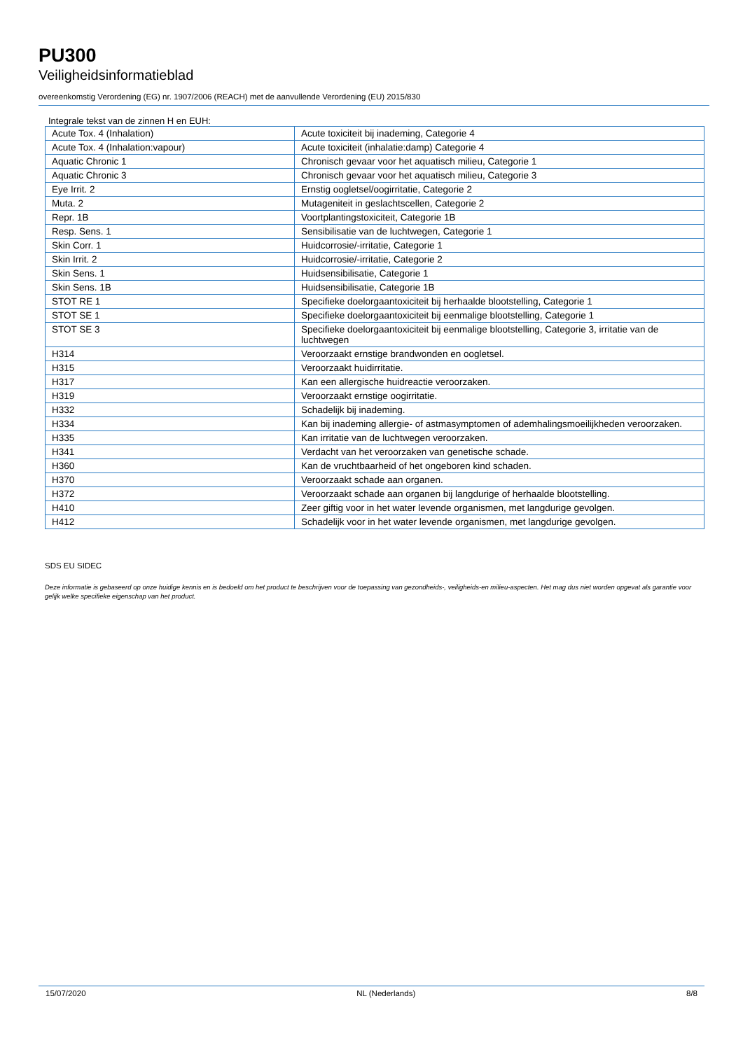PU300
Veiligheidsinformatieblad
overeenkomstig Verordening (EG) nr. 1907/2006 (REACH) met de aanvullende Verordening (EU) 2015/830
Integrale tekst van de zinnen H en EUH:
| Acute Tox. 4 (Inhalation) | Acute toxiciteit bij inademing, Categorie 4 |
| Acute Tox. 4 (Inhalation:vapour) | Acute toxiciteit (inhalatie:damp) Categorie 4 |
| Aquatic Chronic 1 | Chronisch gevaar voor het aquatisch milieu, Categorie 1 |
| Aquatic Chronic 3 | Chronisch gevaar voor het aquatisch milieu, Categorie 3 |
| Eye Irrit. 2 | Ernstig oogletsel/oogirritatie, Categorie 2 |
| Muta. 2 | Mutageniteit in geslachtscellen, Categorie 2 |
| Repr. 1B | Voortplantingstoxiciteit, Categorie 1B |
| Resp. Sens. 1 | Sensibilisatie van de luchtwegen, Categorie 1 |
| Skin Corr. 1 | Huidcorrosie/-irritatie, Categorie 1 |
| Skin Irrit. 2 | Huidcorrosie/-irritatie, Categorie 2 |
| Skin Sens. 1 | Huidsensibilisatie, Categorie 1 |
| Skin Sens. 1B | Huidsensibilisatie, Categorie 1B |
| STOT RE 1 | Specifieke doelorgaantoxiciteit bij herhaalde blootstelling, Categorie 1 |
| STOT SE 1 | Specifieke doelorgaantoxiciteit bij eenmalige blootstelling, Categorie 1 |
| STOT SE 3 | Specifieke doelorgaantoxiciteit bij eenmalige blootstelling, Categorie 3, irritatie van de luchtwegen |
| H314 | Veroorzaakt ernstige brandwonden en oogletsel. |
| H315 | Veroorzaakt huidirritatie. |
| H317 | Kan een allergische huidreactie veroorzaken. |
| H319 | Veroorzaakt ernstige oogirritatie. |
| H332 | Schadelijk bij inademing. |
| H334 | Kan bij inademing allergie- of astmasymptomen of ademhalingsmoeilijkheden veroorzaken. |
| H335 | Kan irritatie van de luchtwegen veroorzaken. |
| H341 | Verdacht van het veroorzaken van genetische schade. |
| H360 | Kan de vruchtbaarheid of het ongeboren kind schaden. |
| H370 | Veroorzaakt schade aan organen. |
| H372 | Veroorzaakt schade aan organen bij langdurige of herhaalde blootstelling. |
| H410 | Zeer giftig voor in het water levende organismen, met langdurige gevolgen. |
| H412 | Schadelijk voor in het water levende organismen, met langdurige gevolgen. |
SDS EU SIDEC
Deze informatie is gebaseerd op onze huidige kennis en is bedoeld om het product te beschrijven voor de toepassing van gezondheids-, veiligheids-en milieu-aspecten. Het mag dus niet worden opgevat als garantie voor gelijk welke specifieke eigenschap van het product.
15/07/2020 NL (Nederlands) 8/8